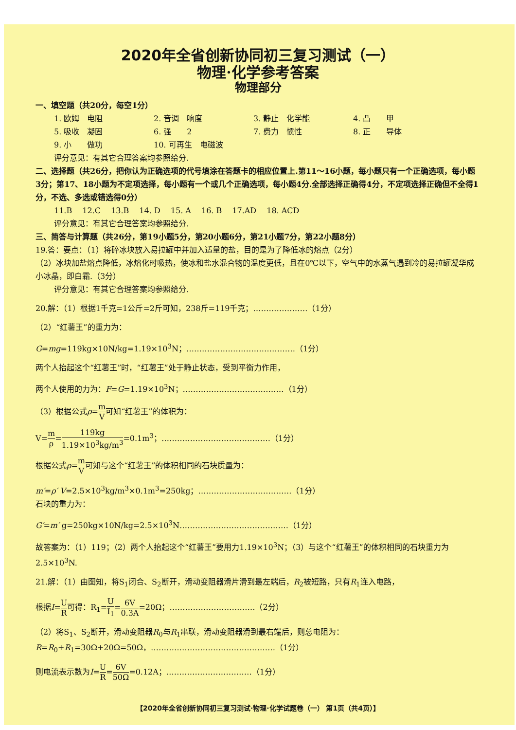2020年全省创新协同初三复习测试（一）
物理·化学参考答案
物理部分
一、填空题（共20分，每空1分）
1. 欧姆　电阻 2. 音调　响度 3. 静止　化学能 4. 凸　　甲
5. 吸收　凝固 6. 强　　2 7. 费力　惯性 8. 正　　导体
9. 小　　做功 10. 可再生　电磁波
评分意见：有其它合理答案均参照给分.
二、选择题（共26分，把你认为正确选项的代号填涂在答题卡的相应位置上.第11～16小题，每小题只有一个正确选项，每小题3分；第17、18小题为不定项选择，每小题有一个或几个正确选项，每小题4分.全部选择正确得4分，不定项选择正确但不全得1分，不选、多选或错选得0分）
11.B　 12.C　 13.B　 14. D　 15. A　 16. B　 17.AD　 18. ACD
评分意见：有其它合理答案均参照给分.
三、简答与计算题（共26分，第19小题5分，第20小题6分，第21小题7分，第22小题8分）
19.答：要点：（1）将碎冰块放入易拉罐中并加入适量的盐，目的是为了降低冰的熔点（2分）
（2）冰块加盐熔点降低，冰熔化时吸热，使冰和盐水混合物的温度更低，且在0℃以下，空气中的水蒸气遇到冷的易拉罐凝华成小冰晶，即白霜.（3分）
评分意见：有其它合理答案均参照给分.
20.解：（1）根据1千克=1公斤=2斤可知，238斤=119千克；…………………（1分）
（2）“红薯王”的重力为：
G=mg=119kg×10N/kg=1.19×10<sup>3</sup>N；……………………………………（1分）
两个人抬起这个“红薯王”时，“红薯王”处于静止状态，受到平衡力作用，
两个人使用的力为：F=G=1.19×10<sup>3</sup>N；…………………………………（1分）
（3）根据公式ρ=m V可知“红薯王”的体积为：
V=m ρ=119kg 1.19×10<sup>3</sup>kg/m<sup>3</sup>=0.1m<sup>3</sup>；……………………………………（1分）
根据公式ρ=m V可知与这个“红薯王”的体积相同的石块质量为：
m′=ρ′ V=2.5×10<sup>3</sup>kg/m<sup>3</sup>×0.1m<sup>3</sup>=250kg；………………………………（1分）
石块的重力为：
G′=m′ g=250kg×10N/kg=2.5×10<sup>3</sup>N……………………………………（1分）
故答案为：（1）119；（2）两个人抬起这个“红薯王”要用力1.19×10<sup>3</sup>N；（3）与这个“红薯王”的体积相同的石块重力为2.5×10<sup>3</sup>N.
21.解：（1）由图知，将S<sub>1</sub>闭合、S<sub>2</sub>断开，滑动变阻器滑片滑到最左端后，R<sub>2</sub>被短路，只有R<sub>1</sub>连入电路，
根据I=U R可得：R<sub>1</sub>=U I<sub>1</sub>=6V 0.3A=20Ω；……………………………（2分）
（2）将S<sub>1</sub>、S<sub>2</sub>断开，滑动变阻器R<sub>0</sub>与R<sub>1</sub>串联，滑动变阻器滑到最右端后，则总电阻为：
R=R<sub>0</sub>+R<sub>1</sub>=30Ω+20Ω=50Ω，…………………………………………（1分）
则电流表示数为I=U R=6V 50Ω=0.12A；……………………………（1分）
【2020年全省创新协同初三复习测试·物理·化学试题卷（一） 第1页（共4页）】